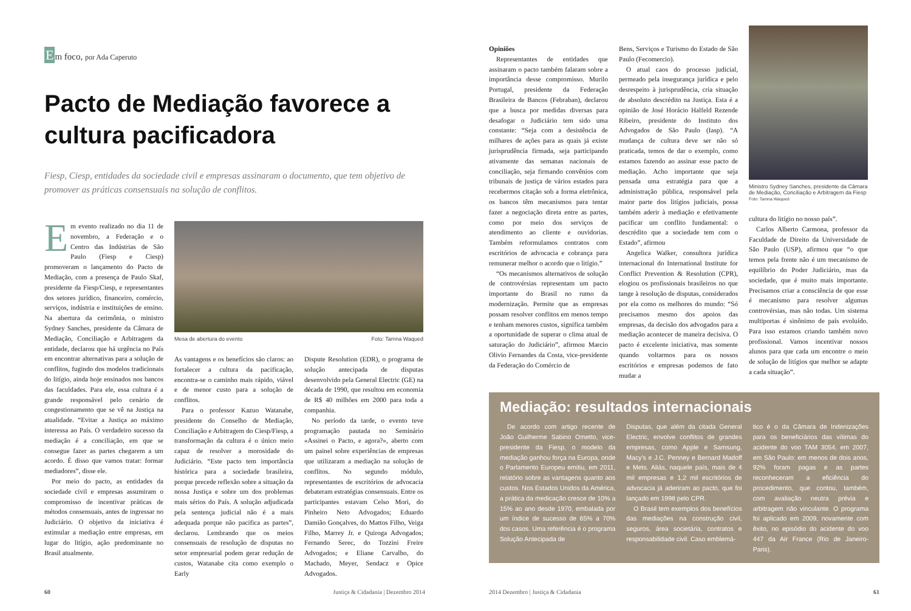Em foco, por Ada Caperuto
Pacto de Mediação favorece a cultura pacificadora
Fiesp, Ciesp, entidades da sociedade civil e empresas assinaram o documento, que tem objetivo de promover as práticas consensuais na solução de conflitos.
Em evento realizado no dia 11 de novembro, a Federação e o Centro das Indústrias de São Paulo (Fiesp e Ciesp) promoveram o lançamento do Pacto de Mediação, com a presença de Paulo Skaf, presidente da Fiesp/Ciesp, e representantes dos setores jurídico, financeiro, comércio, serviços, indústria e instituições de ensino. Na abertura da cerimônia, o ministro Sydney Sanches, presidente da Câmara de Mediação, Conciliação e Arbitragem da entidade, declarou que há urgência no País em encontrar alternativas para a solução de conflitos, fugindo dos modelos tradicionais do litígio, ainda hoje ensinados nos bancos das faculdades. Para ele, essa cultura é a grande responsável pelo cenário de congestionamento que se vê na Justiça na atualidade. “Evitar a Justiça ao máximo interessa ao País. O verdadeiro sucesso da mediação é a conciliação, em que se consegue fazer as partes chegarem a um acordo. É disso que vamos tratar: formar mediadores”, disse ele.
Por meio do pacto, as entidades da sociedade civil e empresas assumiram o compromisso de incentivar práticas de métodos consensuais, antes de ingressar no Judiciário. O objetivo da iniciativa é estimular a mediação entre empresas, em lugar do litígio, ação predominante no Brasil atualmente.
Mesa de abertura do evento Foto: Tamna Waqued
As vantagens e os benefícios são claros: ao fortalecer a cultura da pacificação, encontra-se o caminho mais rápido, viável e de menor custo para a solução de conflitos.
Para o professor Kazuo Watanabe, presidente do Conselho de Mediação, Conciliação e Arbitragem do Ciesp/Fiesp, a transformação da cultura é o único meio capaz de resolver a morosidade do Judiciário. “Este pacto tem importância histórica para a sociedade brasileira, porque precede reflexão sobre a situação da nossa Justiça e sobre um dos problemas mais sérios do País. A solução adjudicada pela sentença judicial não é a mais adequada porque não pacifica as partes”, declarou. Lembrando que os meios consensuais de resolução de disputas no setor empresarial podem gerar redução de custos, Watanabe cita como exemplo o Early
Dispute Resolution (EDR), o programa de solução antecipada de disputas desenvolvido pela General Electric (GE) na década de 1990, que resultou em economia de R$ 40 milhões em 2000 para toda a companhia.
No período da tarde, o evento teve programação pautada no Seminário «Assinei o Pacto, e agora?», aberto com um painel sobre experiências de empresas que utilizaram a mediação na solução de conflitos. No segundo módulo, representantes de escritórios de advocacia debateram estratégias consensuais. Entre os participantes estavam Celso Mori, do Pinheiro Neto Advogados; Eduardo Damião Gonçalves, do Mattos Filho, Veiga Filho, Marrey Jr. e Quiroga Advogados; Fernando Serec, do Tozzini Freire Advogados; e Eliane Carvalho, do Machado, Meyer, Sendacz e Opice Advogados.
60 Justiça & Cidadania | Dezembro 2014
Opiniões
Representantes de entidades que assinaram o pacto também falaram sobre a importância desse compromisso. Murilo Portugal, presidente da Federação Brasileira de Bancos (Febraban), declarou que a busca por medidas diversas para desafogar o Judiciário tem sido uma constante: “Seja com a desistência de milhares de ações para as quais já existe jurisprudência firmada, seja participando ativamente das semanas nacionais de conciliação, seja firmando convênios com tribunais de justiça de vários estados para recebermos citação sob a forma eletrônica, os bancos têm mecanismos para tentar fazer a negociação direta entre as partes, como por meio dos serviços de atendimento ao cliente e ouvidorias. Também reformulamos contratos com escritórios de advocacia e cobrança para remunerar melhor o acordo que o litígio.”
“Os mecanismos alternativos de solução de controvérsias representam um pacto importante do Brasil no rumo da modernização. Permite que as empresas possam resolver conflitos em menos tempo e tenham menores custos, significa também a oportunidade de superar o clima atual de saturação do Judiciário”, afirmou Marcio Olivio Fernandes da Costa, vice-presidente da Federação do Comércio de
Bens, Serviços e Turismo do Estado de São Paulo (Fecomercio).
O atual caos do processo judicial, permeado pela insegurança jurídica e pelo desrespeito à jurisprudência, cria situação de absoluto descrédito na Justiça. Esta é a opinião de José Horácio Halfeld Rezende Ribeiro, presidente do Instituto dos Advogados de São Paulo (Iasp). “A mudança de cultura deve ser não só praticada, temos de dar o exemplo, como estamos fazendo ao assinar esse pacto de mediação. Acho importante que seja pensada uma estratégia para que a administração pública, responsável pela maior parte dos litígios judiciais, possa também aderir à mediação e efetivamente pacificar um conflito fundamental: o descrédito que a sociedade tem com o Estado”, afirmou
Angelica Walker, consultora jurídica internacional do International Institute for Conflict Prevention & Resolution (CPR), elogiou os profissionais brasileiros no que tange à resolução de disputas, considerados por ela como os melhores do mundo: “Só precisamos mesmo dos apoios das empresas, da decisão dos advogados para a mediação acontecer de maneira decisiva. O pacto é excelente iniciativa, mas somente quando voltarmos para os nossos escritórios e empresas podemos de fato mudar a
Ministro Sydney Sanches, presidente da Câmara de Mediação, Conciliação e Arbitragem da Fiesp Foto: Tamna Waqued
cultura do litígio no nosso país”.
Carlos Alberto Carmona, professor da Faculdade de Direito da Universidade de São Paulo (USP), afirmou que “o que temos pela frente não é um mecanismo de equilíbrio do Poder Judiciário, mas da sociedade, que é muito mais importante. Precisamos criar a consciência de que esse é mecanismo para resolver algumas controvérsias, mas não todas. Um sistema multiportas é sinônimo de país evoluído. Para isso estamos criando também novo profissional. Vamos incentivar nossos alunos para que cada um encontre o meio de solução de litígios que melhor se adapte a cada situação”.
Mediação: resultados internacionais
De acordo com artigo recente de João Guilherme Sabino Ometto, vice-presidente da Fiesp, o modelo da mediação ganhou força na Europa, onde o Parlamento Europeu emitiu, em 2011, relatório sobre as vantagens quanto aos custos. Nos Estados Unidos da América, a prática da medicação cresce de 10% a 15% ao ano desde 1970, embalada por um índice de sucesso de 65% a 70% dos casos. Uma referência é o programa Solução Antecipada de
Disputas, que além da citada General Electric, envolve conflitos de grandes empresas, como Apple e Samsung, Macy’s e J.C. Penney e Bernard Madoff e Mets. Aliás, naquele país, mais de 4 mil empresas e 1,2 mil escritórios de advocacia já aderiram ao pacto, que foi lançado em 1998 pelo CPR.
O Brasil tem exemplos dos benefícios das mediações na construção civil, seguros, área societária, contratos e responsabilidade civil. Caso emblemá-
tico é o da Câmara de Indenizações para os beneficiários das vítimas do acidente do voo TAM 3054, em 2007, em São Paulo: em menos de dois anos, 92% foram pagas e as partes reconheceram a eficiência do procedimento, que contou, também, com avaliação neutra prévia e arbitragem não vinculante. O programa foi aplicado em 2009, novamente com êxito, no episódio do acidente do voo 447 da Air France (Rio de Janeiro-Paris).
2014 Dezembro | Justiça & Cidadania 61